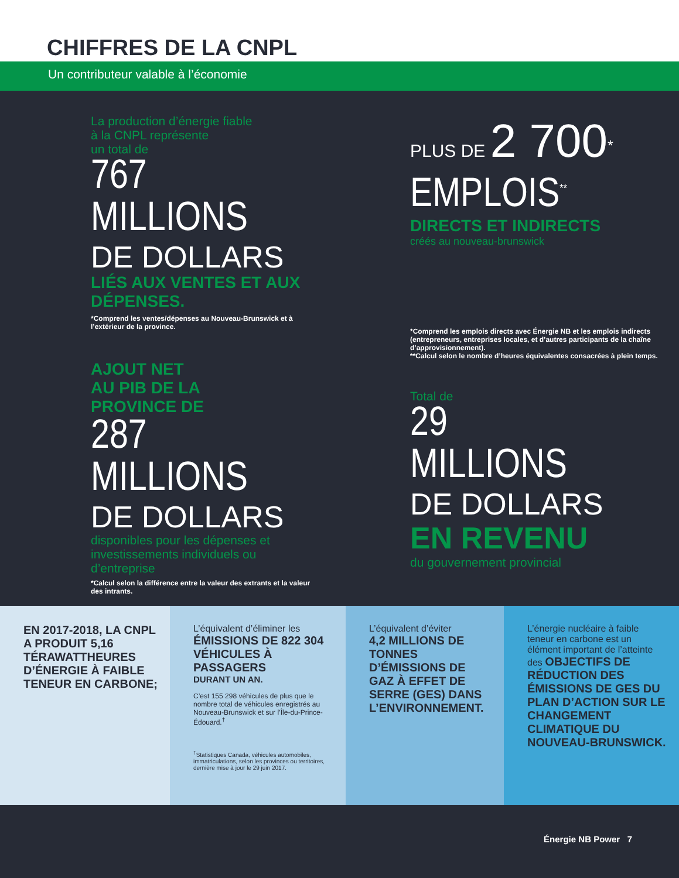CHIFFRES DE LA CNPL
Un contributeur valable à l’économie
La production d’énergie fiable
à la CNPL représente
un total de
767
MILLIONS
DE DOLLARS
LIÉS AUX VENTES ET AUX DÉPENSES.
*Comprend les ventes/dépenses au Nouveau-Brunswick et à l’extérieur de la province.
PLUS DE 2 700<sup>*</sup>
EMPLOIS<sup>**</sup>
DIRECTS ET INDIRECTS
créés au nouveau-brunswick
*Comprend les emplois directs avec Énergie NB et les emplois indirects (entrepreneurs, entreprises locales, et d’autres participants de la chaîne d’approvisionnement).
**Calcul selon le nombre d’heures équivalentes consacrées à plein temps.
AJOUT NET
AU PIB DE LA
PROVINCE DE
287
MILLIONS
DE DOLLARS
disponibles pour les dépenses et investissements individuels ou d’entreprise
*Calcul selon la différence entre la valeur des extrants et la valeur des intrants.
Total de
29
MILLIONS
DE DOLLARS
EN REVENU
du gouvernement provincial
EN 2017-2018, LA CNPL A PRODUIT 5,16 TÉRAWATTHEURES D’ÉNERGIE À FAIBLE TENEUR EN CARBONE;
L’équivalent d’éliminer les
ÉMISSIONS DE 822 304 VÉHICULES À PASSAGERS
DURANT UN AN.
C’est 155 298 véhicules de plus que le nombre total de véhicules enregistrés au Nouveau-Brunswick et sur l’Île-du-Prince-Édouard.<sup>†</sup>
<sup>†</sup> Statistiques Canada, véhicules automobiles, immatriculations, selon les provinces ou territoires, dernière mise à jour le 29 juin 2017.
L’équivalent d’éviter
4,2 MILLIONS DE TONNES D’ÉMISSIONS DE GAZ À EFFET DE SERRE (GES) DANS L’ENVIRONNEMENT.
L’énergie nucléaire à faible teneur en carbone est un élément important de l’atteinte des OBJECTIFS DE RÉDUCTION DES ÉMISSIONS DE GES DU PLAN D’ACTION SUR LE CHANGEMENT CLIMATIQUE DU NOUVEAU-BRUNSWICK.
Énergie NB Power 7